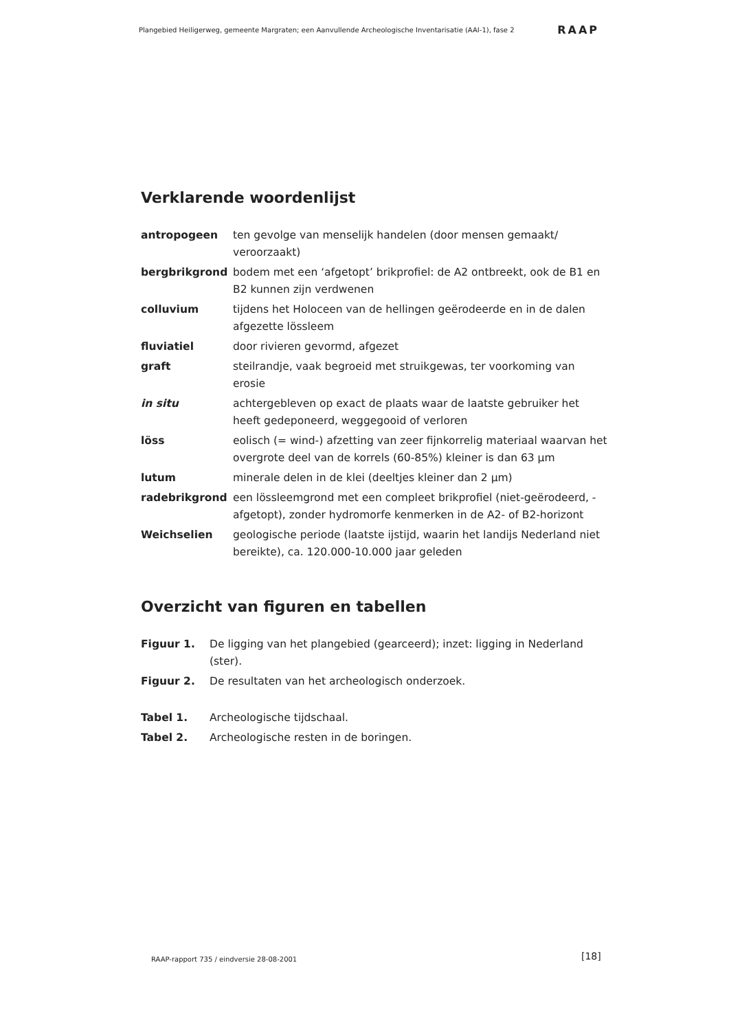Plangebied Heiligerweg, gemeente Margraten; een Aanvullende Archeologische Inventarisatie (AAI-1), fase 2 RAAP
Verklarende woordenlijst
| antropogeen | ten gevolge van menselijk handelen (door mensen gemaakt/ veroorzaakt) |
| bergbrikgrond | bodem met een ‘afgetopt’ brikprofiel: de A2 ontbreekt, ook de B1 en B2 kunnen zijn verdwenen |
| colluvium | tijdens het Holoceen van de hellingen geërodeerde en in de dalen afgezette lössleem |
| fluviatiel | door rivieren gevormd, afgezet |
| graft | steilrandje, vaak begroeid met struikgewas, ter voorkoming van erosie |
| in situ | achtergebleven op exact de plaats waar de laatste gebruiker het heeft gedeponeerd, weggegooid of verloren |
| löss | eolisch (= wind-) afzetting van zeer fijnkorrelig materiaal waarvan het overgrote deel van de korrels (60-85%) kleiner is dan 63 µm |
| lutum | minerale delen in de klei (deeltjes kleiner dan 2 µm) |
| radebrikgrond | een lössleemgrond met een compleet brikprofiel (niet-geërodeerd, -afgetopt), zonder hydromorfe kenmerken in de A2- of B2-horizont |
| Weichselien | geologische periode (laatste ijstijd, waarin het landijs Nederland niet bereikte), ca. 120.000-10.000 jaar geleden |
Overzicht van figuren en tabellen
| Figuur 1. | De ligging van het plangebied (gearceerd); inzet: ligging in Nederland (ster). |
| Figuur 2. | De resultaten van het archeologisch onderzoek. |
| Tabel 1. | Archeologische tijdschaal. |
| Tabel 2. | Archeologische resten in de boringen. |
RAAP-rapport 735 / eindversie 28-08-2001
[18]